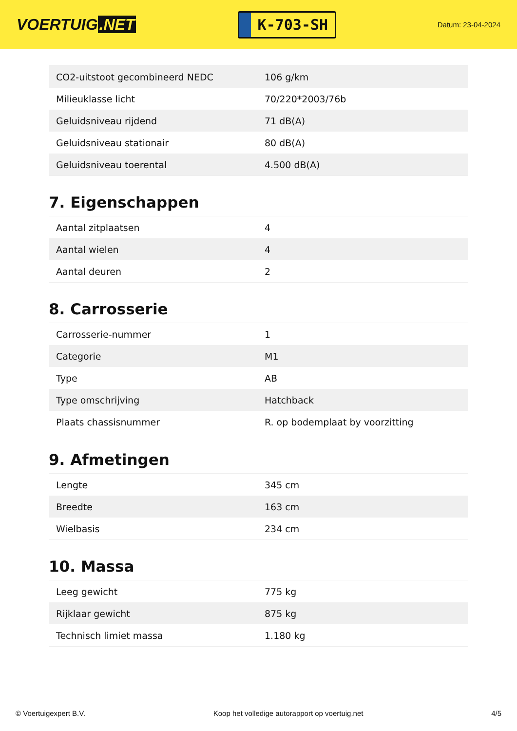VOERTUIG.NET
K-703-SH
Datum: 23-04-2024
| CO2-uitstoot gecombineerd NEDC | 106 g/km |
| Milieuklasse licht | 70/220*2003/76b |
| Geluidsniveau rijdend | 71 dB(A) |
| Geluidsniveau stationair | 80 dB(A) |
| Geluidsniveau toerental | 4.500 dB(A) |
7. Eigenschappen
| Aantal zitplaatsen | 4 |
| Aantal wielen | 4 |
| Aantal deuren | 2 |
8. Carrosserie
| Carrosserie-nummer | 1 |
| Categorie | M1 |
| Type | AB |
| Type omschrijving | Hatchback |
| Plaats chassisnummer | R. op bodemplaat by voorzitting |
9. Afmetingen
| Lengte | 345 cm |
| Breedte | 163 cm |
| Wielbasis | 234 cm |
10. Massa
| Leeg gewicht | 775 kg |
| Rijklaar gewicht | 875 kg |
| Technisch limiet massa | 1.180 kg |
© Voertuigexpert B.V. Koop het volledige autorapport op voertuig.net 4/5